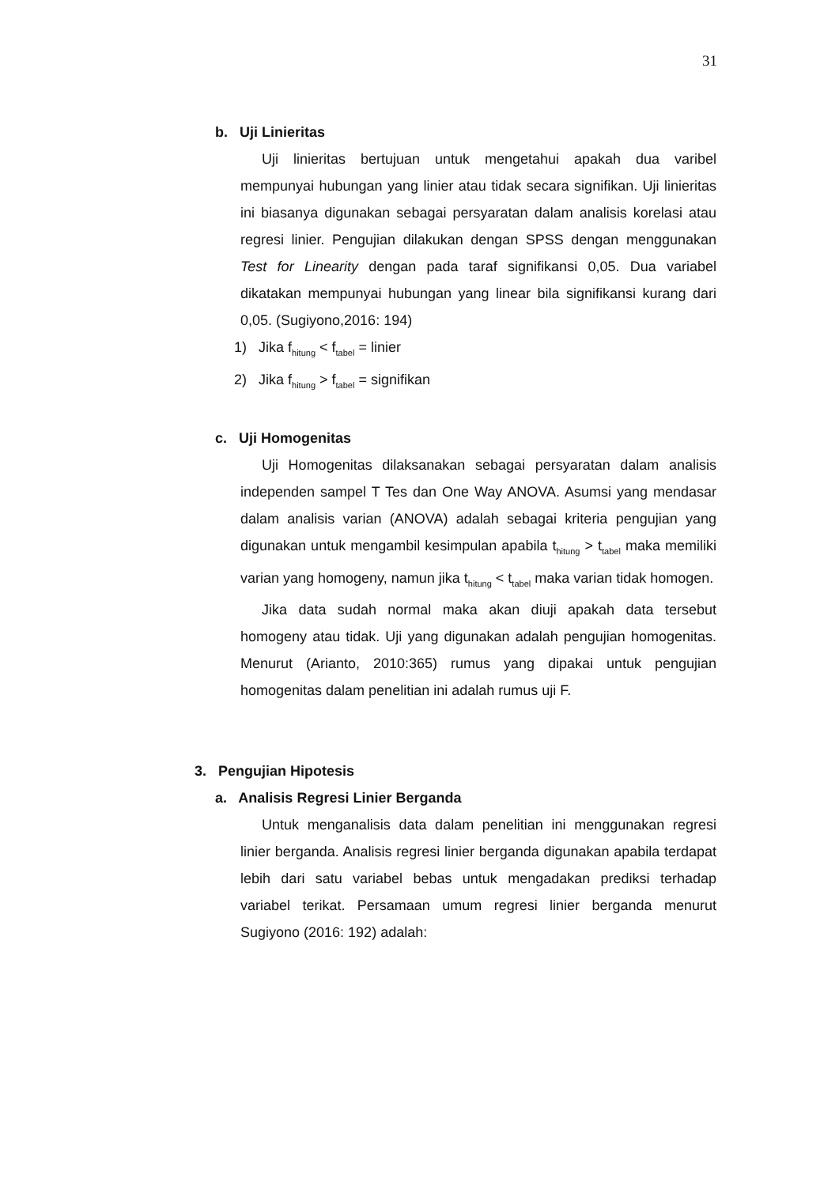31
b. Uji Linieritas
Uji linieritas bertujuan untuk mengetahui apakah dua varibel mempunyai hubungan yang linier atau tidak secara signifikan. Uji linieritas ini biasanya digunakan sebagai persyaratan dalam analisis korelasi atau regresi linier. Pengujian dilakukan dengan SPSS dengan menggunakan Test for Linearity dengan pada taraf signifikansi 0,05. Dua variabel dikatakan mempunyai hubungan yang linear bila signifikansi kurang dari 0,05. (Sugiyono,2016: 194)
1) Jika f<sub>hitung</sub> < f<sub>tabel</sub> = linier
2) Jika f<sub>hitung</sub> > f<sub>tabel</sub> = signifikan
c. Uji Homogenitas
Uji Homogenitas dilaksanakan sebagai persyaratan dalam analisis independen sampel T Tes dan One Way ANOVA. Asumsi yang mendasar dalam analisis varian (ANOVA) adalah sebagai kriteria pengujian yang digunakan untuk mengambil kesimpulan apabila t<sub>hitung</sub> > t<sub>tabel</sub> maka memiliki varian yang homogeny, namun jika t<sub>hitung</sub> < t<sub>tabel</sub> maka varian tidak homogen.
Jika data sudah normal maka akan diuji apakah data tersebut homogeny atau tidak. Uji yang digunakan adalah pengujian homogenitas. Menurut (Arianto, 2010:365) rumus yang dipakai untuk pengujian homogenitas dalam penelitian ini adalah rumus uji F.
3. Pengujian Hipotesis
a. Analisis Regresi Linier Berganda
Untuk menganalisis data dalam penelitian ini menggunakan regresi linier berganda. Analisis regresi linier berganda digunakan apabila terdapat lebih dari satu variabel bebas untuk mengadakan prediksi terhadap variabel terikat. Persamaan umum regresi linier berganda menurut Sugiyono (2016: 192) adalah: